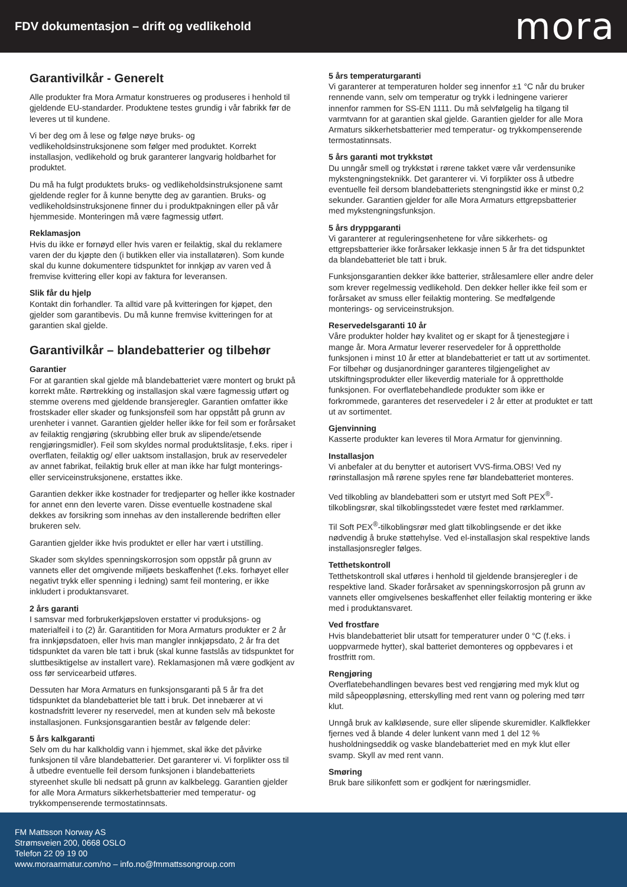FDV dokumentasjon – drift og vedlikehold
mora
Garantivilkår - Generelt
Alle produkter fra Mora Armatur konstrueres og produseres i henhold til gjeldende EU-standarder. Produktene testes grundig i vår fabrikk før de leveres ut til kundene.
Vi ber deg om å lese og følge nøye bruks- og vedlikeholdsinstruksjonene som følger med produktet. Korrekt installasjon, vedlikehold og bruk garanterer langvarig holdbarhet for produktet.
Du må ha fulgt produktets bruks- og vedlikeholdsinstruksjonene samt gjeldende regler for å kunne benytte deg av garantien. Bruks- og vedlikeholdsinstruksjonene finner du i produktpakningen eller på vår hjemmeside. Monteringen må være fagmessig utført.
Reklamasjon
Hvis du ikke er fornøyd eller hvis varen er feilaktig, skal du reklamere varen der du kjøpte den (i butikken eller via installatøren). Som kunde skal du kunne dokumentere tidspunktet for innkjøp av varen ved å fremvise kvittering eller kopi av faktura for leveransen.
Slik får du hjelp
Kontakt din forhandler. Ta alltid vare på kvitteringen for kjøpet, den gjelder som garantibevis. Du må kunne fremvise kvitteringen for at garantien skal gjelde.
Garantivilkår – blandebatterier og tilbehør
Garantier
For at garantien skal gjelde må blandebatteriet være montert og brukt på korrekt måte. Rørtrekking og installasjon skal være fagmessig utført og stemme overens med gjeldende bransjeregler. Garantien omfatter ikke frostskader eller skader og funksjonsfeil som har oppstått på grunn av urenheter i vannet. Garantien gjelder heller ikke for feil som er forårsaket av feilaktig rengjøring (skrubbing eller bruk av slipende/etsende rengjøringsmidler). Feil som skyldes normal produktslitasje, f.eks. riper i overflaten, feilaktig og/ eller uaktsom installasjon, bruk av reservedeler av annet fabrikat, feilaktig bruk eller at man ikke har fulgt monterings- eller serviceinstruksjonene, erstattes ikke.
Garantien dekker ikke kostnader for tredjeparter og heller ikke kostnader for annet enn den leverte varen. Disse eventuelle kostnadene skal dekkes av forsikring som innehas av den installerende bedriften eller brukeren selv.
Garantien gjelder ikke hvis produktet er eller har vært i utstilling.
Skader som skyldes spenningskorrosjon som oppstår på grunn av vannets eller det omgivende miljøets beskaffenhet (f.eks. forhøyet eller negativt trykk eller spenning i ledning) samt feil montering, er ikke inkludert i produktansvaret.
2 års garanti
I samsvar med forbrukerkjøpsloven erstatter vi produksjons- og materialfeil i to (2) år. Garantitiden for Mora Armaturs produkter er 2 år fra innkjøpsdatoen, eller hvis man mangler innkjøpsdato, 2 år fra det tidspunktet da varen ble tatt i bruk (skal kunne fastslås av tidspunktet for sluttbesiktigelse av installert vare). Reklamasjonen må være godkjent av oss før servicearbeid utføres.
Dessuten har Mora Armaturs en funksjonsgaranti på 5 år fra det tidspunktet da blandebatteriet ble tatt i bruk. Det innebærer at vi kostnadsfritt leverer ny reservedel, men at kunden selv må bekoste installasjonen. Funksjonsgarantien består av følgende deler:
5 års kalkgaranti
Selv om du har kalkholdig vann i hjemmet, skal ikke det påvirke funksjonen til våre blandebatterier. Det garanterer vi. Vi forplikter oss til å utbedre eventuelle feil dersom funksjonen i blandebatteriets styreenhet skulle bli nedsatt på grunn av kalkbelegg. Garantien gjelder for alle Mora Armaturs sikkerhetsbatterier med temperatur- og trykkompenserende termostatinnsats.
5 års temperaturgaranti
Vi garanterer at temperaturen holder seg innenfor ±1 °C når du bruker rennende vann, selv om temperatur og trykk i ledningene varierer innenfor rammen for SS-EN 1111. Du må selvfølgelig ha tilgang til varmtvann for at garantien skal gjelde. Garantien gjelder for alle Mora Armaturs sikkerhetsbatterier med temperatur- og trykkompenserende termostatinnsats.
5 års garanti mot trykkstøt
Du unngår smell og trykkstøt i rørene takket være vår verdensunike mykstengningsteknikk. Det garanterer vi. Vi forplikter oss å utbedre eventuelle feil dersom blandebatteriets stengningstid ikke er minst 0,2 sekunder. Garantien gjelder for alle Mora Armaturs ettgrepsbatterier med mykstengningsfunksjon.
5 års dryppgaranti
Vi garanterer at reguleringsenhetene for våre sikkerhets- og ettgrepsbatterier ikke forårsaker lekkasje innen 5 år fra det tidspunktet da blandebatteriet ble tatt i bruk.
Funksjonsgarantien dekker ikke batterier, strålesamlere eller andre deler som krever regelmessig vedlikehold. Den dekker heller ikke feil som er forårsaket av smuss eller feilaktig montering. Se medfølgende monterings- og serviceinstruksjon.
Reservedelsgaranti 10 år
Våre produkter holder høy kvalitet og er skapt for å tjenestegjøre i mange år. Mora Armatur leverer reservedeler for å opprettholde funksjonen i minst 10 år etter at blandebatteriet er tatt ut av sortimentet. For tilbehør og dusjanordninger garanteres tilgjengelighet av utskiftningsprodukter eller likeverdig materiale for å opprettholde funksjonen. For overflatebehandlede produkter som ikke er forkrommede, garanteres det reservedeler i 2 år etter at produktet er tatt ut av sortimentet.
Gjenvinning
Kasserte produkter kan leveres til Mora Armatur for gjenvinning.
Installasjon
Vi anbefaler at du benytter et autorisert VVS-firma.OBS! Ved ny rørinstallasjon må rørene spyles rene før blandebatteriet monteres.
Ved tilkobling av blandebatteri som er utstyrt med Soft PEX<sup>®</sup>-tilkoblingsrør, skal tilkoblingsstedet være festet med rørklammer.
Til Soft PEX<sup>®</sup>-tilkoblingsrør med glatt tilkoblingsende er det ikke nødvendig å bruke støttehylse. Ved el-installasjon skal respektive lands installasjonsregler følges.
Tetthetskontroll
Tetthetskontroll skal utføres i henhold til gjeldende bransjeregler i de respektive land. Skader forårsaket av spenningskorrosjon på grunn av vannets eller omgivelsenes beskaffenhet eller feilaktig montering er ikke med i produktansvaret.
Ved frostfare
Hvis blandebatteriet blir utsatt for temperaturer under 0 °C (f.eks. i uoppvarmede hytter), skal batteriet demonteres og oppbevares i et frostfritt rom.
Rengjøring
Overflatebehandlingen bevares best ved rengjøring med myk klut og mild såpeoppløsning, etterskylling med rent vann og polering med tørr klut.
Unngå bruk av kalkløsende, sure eller slipende skuremidler. Kalkflekker fjernes ved å blande 4 deler lunkent vann med 1 del 12 % husholdningseddik og vaske blandebatteriet med en myk klut eller svamp. Skyll av med rent vann.
Smøring
Bruk bare silikonfett som er godkjent for næringsmidler.
FM Mattsson Norway AS
Strømsveien 200, 0668 OSLO
Telefon 22 09 19 00
www.moraarmatur.com/no – info.no@fmmattssongroup.com